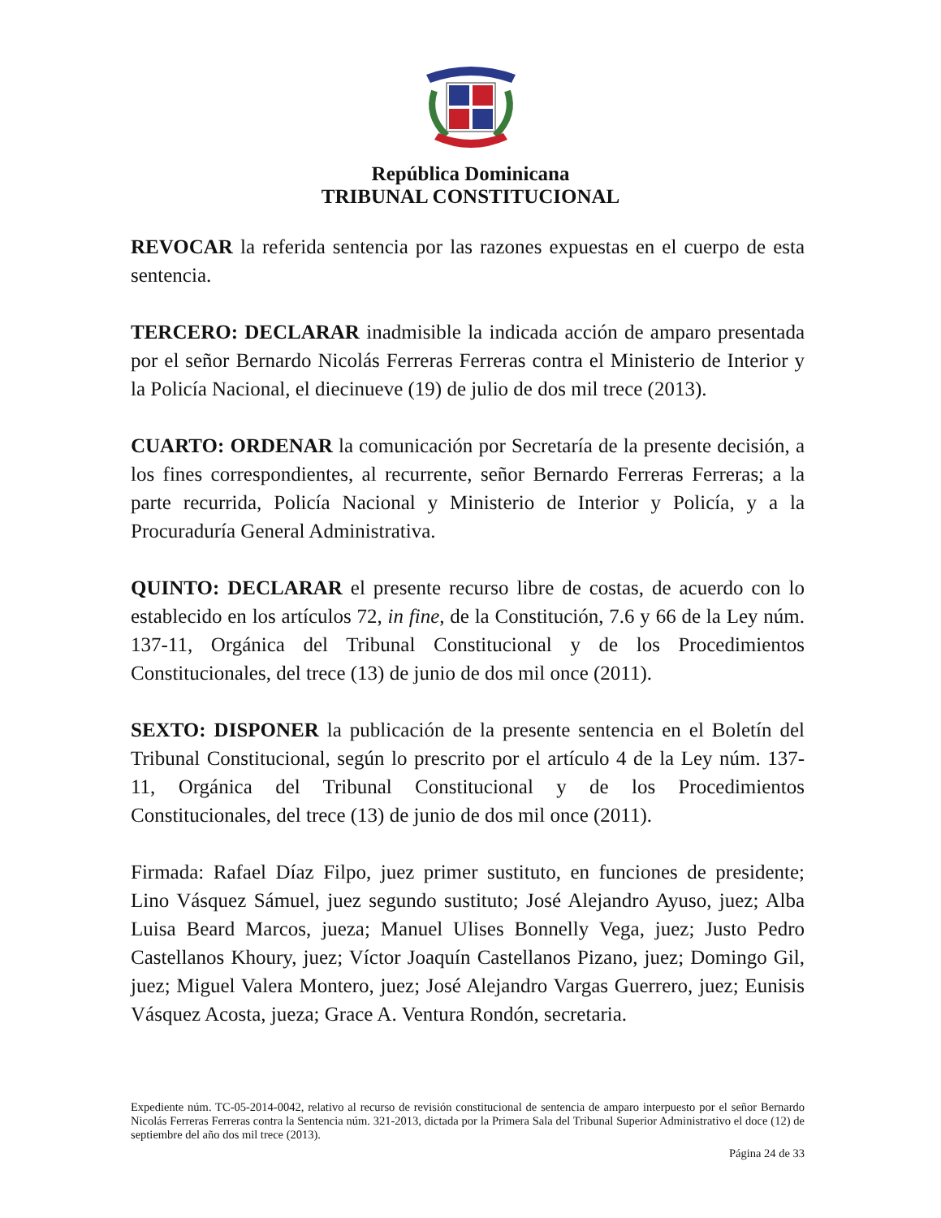República Dominicana
TRIBUNAL CONSTITUCIONAL
REVOCAR la referida sentencia por las razones expuestas en el cuerpo de esta sentencia.
TERCERO: DECLARAR inadmisible la indicada acción de amparo presentada por el señor Bernardo Nicolás Ferreras Ferreras contra el Ministerio de Interior y la Policía Nacional, el diecinueve (19) de julio de dos mil trece (2013).
CUARTO: ORDENAR la comunicación por Secretaría de la presente decisión, a los fines correspondientes, al recurrente, señor Bernardo Ferreras Ferreras; a la parte recurrida, Policía Nacional y Ministerio de Interior y Policía, y a la Procuraduría General Administrativa.
QUINTO: DECLARAR el presente recurso libre de costas, de acuerdo con lo establecido en los artículos 72, in fine, de la Constitución, 7.6 y 66 de la Ley núm. 137-11, Orgánica del Tribunal Constitucional y de los Procedimientos Constitucionales, del trece (13) de junio de dos mil once (2011).
SEXTO: DISPONER la publicación de la presente sentencia en el Boletín del Tribunal Constitucional, según lo prescrito por el artículo 4 de la Ley núm. 137-11, Orgánica del Tribunal Constitucional y de los Procedimientos Constitucionales, del trece (13) de junio de dos mil once (2011).
Firmada: Rafael Díaz Filpo, juez primer sustituto, en funciones de presidente; Lino Vásquez Sámuel, juez segundo sustituto; José Alejandro Ayuso, juez; Alba Luisa Beard Marcos, jueza; Manuel Ulises Bonnelly Vega, juez; Justo Pedro Castellanos Khoury, juez; Víctor Joaquín Castellanos Pizano, juez; Domingo Gil, juez; Miguel Valera Montero, juez; José Alejandro Vargas Guerrero, juez; Eunisis Vásquez Acosta, jueza; Grace A. Ventura Rondón, secretaria.
Expediente núm. TC-05-2014-0042, relativo al recurso de revisión constitucional de sentencia de amparo interpuesto por el señor Bernardo Nicolás Ferreras Ferreras contra la Sentencia núm. 321-2013, dictada por la Primera Sala del Tribunal Superior Administrativo el doce (12) de septiembre del año dos mil trece (2013).
Página 24 de 33